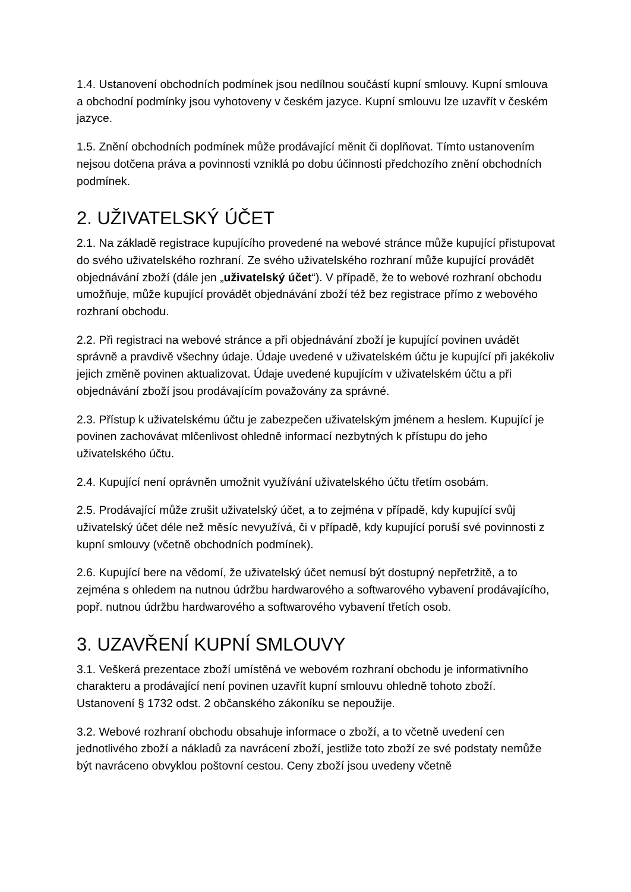1.4. Ustanovení obchodních podmínek jsou nedílnou součástí kupní smlouvy. Kupní smlouva a obchodní podmínky jsou vyhotoveny v českém jazyce. Kupní smlouvu lze uzavřít v českém jazyce.
1.5. Znění obchodních podmínek může prodávající měnit či doplňovat. Tímto ustanovením nejsou dotčena práva a povinnosti vzniklá po dobu účinnosti předchozího znění obchodních podmínek.
2. UŽIVATELSKÝ ÚČET
2.1. Na základě registrace kupujícího provedené na webové stránce může kupující přistupovat do svého uživatelského rozhraní. Ze svého uživatelského rozhraní může kupující provádět objednávání zboží (dále jen „uživatelský účet“). V případě, že to webové rozhraní obchodu umožňuje, může kupující provádět objednávání zboží též bez registrace přímo z webového rozhraní obchodu.
2.2. Při registraci na webové stránce a při objednávání zboží je kupující povinen uvádět správně a pravdivě všechny údaje. Údaje uvedené v uživatelském účtu je kupující při jakékoliv jejich změně povinen aktualizovat. Údaje uvedené kupujícím v uživatelském účtu a při objednávání zboží jsou prodávajícím považovány za správné.
2.3. Přístup k uživatelskému účtu je zabezpečen uživatelským jménem a heslem. Kupující je povinen zachovávat mlčenlivost ohledně informací nezbytných k přístupu do jeho uživatelského účtu.
2.4. Kupující není oprávněn umožnit využívání uživatelského účtu třetím osobám.
2.5. Prodávající může zrušit uživatelský účet, a to zejména v případě, kdy kupující svůj uživatelský účet déle než měsíc nevyužívá, či v případě, kdy kupující poruší své povinnosti z kupní smlouvy (včetně obchodních podmínek).
2.6. Kupující bere na vědomí, že uživatelský účet nemusí být dostupný nepřetržitě, a to zejména s ohledem na nutnou údržbu hardwarového a softwarového vybavení prodávajícího, popř. nutnou údržbu hardwarového a softwarového vybavení třetích osob.
3. UZAVŘENÍ KUPNÍ SMLOUVY
3.1. Veškerá prezentace zboží umístěná ve webovém rozhraní obchodu je informativního charakteru a prodávající není povinen uzavřít kupní smlouvu ohledně tohoto zboží. Ustanovení § 1732 odst. 2 občanského zákoníku se nepoužije.
3.2. Webové rozhraní obchodu obsahuje informace o zboží, a to včetně uvedení cen jednotlivého zboží a nákladů za navrácení zboží, jestliže toto zboží ze své podstaty nemůže být navráceno obvyklou poštovní cestou. Ceny zboží jsou uvedeny včetně